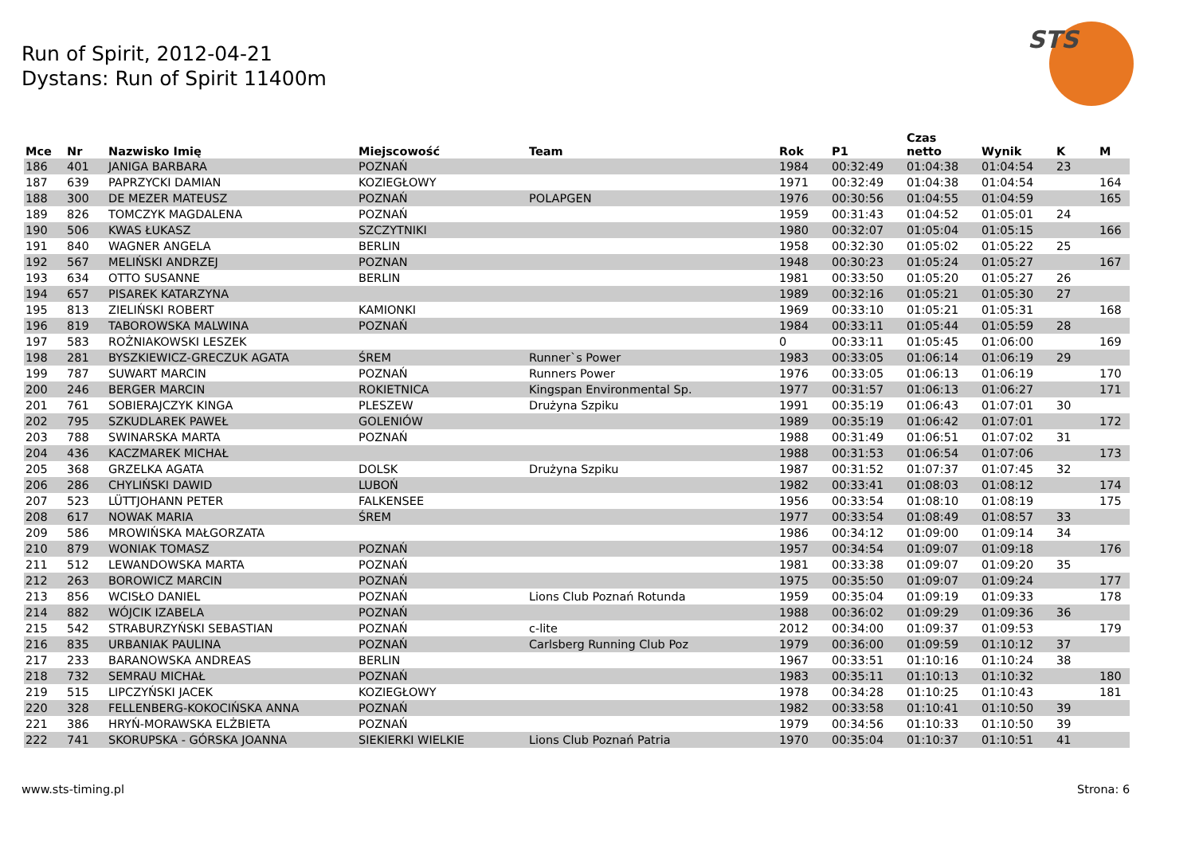Run of Spirit, 2012-04-21
Dystans: Run of Spirit 11400m
STS
| Mce | Nr | Nazwisko Imię | Miejscowość | Team | Rok | P1 | Czas netto | Wynik | K | M |
| --- | --- | --- | --- | --- | --- | --- | --- | --- | --- | --- |
| 186 | 401 | JANIGA BARBARA | POZNAŃ | | 1984 | 00:32:49 | 01:04:38 | 01:04:54 | 23 | |
| 187 | 639 | PAPRZYCKI DAMIAN | KOZIEGŁOWY | | 1971 | 00:32:49 | 01:04:38 | 01:04:54 | | 164 |
| 188 | 300 | DE MEZER MATEUSZ | POZNAŃ | POLAPGEN | 1976 | 00:30:56 | 01:04:55 | 01:04:59 | | 165 |
| 189 | 826 | TOMCZYK MAGDALENA | POZNAŃ | | 1959 | 00:31:43 | 01:04:52 | 01:05:01 | 24 | |
| 190 | 506 | KWAS ŁUKASZ | SZCZYTNIKI | | 1980 | 00:32:07 | 01:05:04 | 01:05:15 | | 166 |
| 191 | 840 | WAGNER ANGELA | BERLIN | | 1958 | 00:32:30 | 01:05:02 | 01:05:22 | 25 | |
| 192 | 567 | MELIŃSKI ANDRZEJ | POZNAN | | 1948 | 00:30:23 | 01:05:24 | 01:05:27 | | 167 |
| 193 | 634 | OTTO SUSANNE | BERLIN | | 1981 | 00:33:50 | 01:05:20 | 01:05:27 | 26 | |
| 194 | 657 | PISAREK KATARZYNA | | | 1989 | 00:32:16 | 01:05:21 | 01:05:30 | 27 | |
| 195 | 813 | ZIELIŃSKI ROBERT | KAMIONKI | | 1969 | 00:33:10 | 01:05:21 | 01:05:31 | | 168 |
| 196 | 819 | TABOROWSKA MALWINA | POZNAŃ | | 1984 | 00:33:11 | 01:05:44 | 01:05:59 | 28 | |
| 197 | 583 | ROŻNIAKOWSKI LESZEK | | | 0 | 00:33:11 | 01:05:45 | 01:06:00 | | 169 |
| 198 | 281 | BYSZKIEWICZ-GRECZUK AGATA | ŚREM | Runner`s Power | 1983 | 00:33:05 | 01:06:14 | 01:06:19 | 29 | |
| 199 | 787 | SUWART MARCIN | POZNAŃ | Runners Power | 1976 | 00:33:05 | 01:06:13 | 01:06:19 | | 170 |
| 200 | 246 | BERGER MARCIN | ROKIETNICA | Kingspan Environmental Sp. | 1977 | 00:31:57 | 01:06:13 | 01:06:27 | | 171 |
| 201 | 761 | SOBIERAJCZYK KINGA | PLESZEW | Drużyna Szpiku | 1991 | 00:35:19 | 01:06:43 | 01:07:01 | 30 | |
| 202 | 795 | SZKUDLAREK PAWEŁ | GOLENIÓW | | 1989 | 00:35:19 | 01:06:42 | 01:07:01 | | 172 |
| 203 | 788 | SWINARSKA MARTA | POZNAŃ | | 1988 | 00:31:49 | 01:06:51 | 01:07:02 | 31 | |
| 204 | 436 | KACZMAREK MICHAŁ | | | 1988 | 00:31:53 | 01:06:54 | 01:07:06 | | 173 |
| 205 | 368 | GRZELKA AGATA | DOLSK | Drużyna Szpiku | 1987 | 00:31:52 | 01:07:37 | 01:07:45 | 32 | |
| 206 | 286 | CHYLIŃSKI DAWID | LUBOŃ | | 1982 | 00:33:41 | 01:08:03 | 01:08:12 | | 174 |
| 207 | 523 | LÜTTJOHANN PETER | FALKENSEE | | 1956 | 00:33:54 | 01:08:10 | 01:08:19 | | 175 |
| 208 | 617 | NOWAK MARIA | ŚREM | | 1977 | 00:33:54 | 01:08:49 | 01:08:57 | 33 | |
| 209 | 586 | MROWIŃSKA MAŁGORZATA | | | 1986 | 00:34:12 | 01:09:00 | 01:09:14 | 34 | |
| 210 | 879 | WONIAK TOMASZ | POZNAŃ | | 1957 | 00:34:54 | 01:09:07 | 01:09:18 | | 176 |
| 211 | 512 | LEWANDOWSKA MARTA | POZNAŃ | | 1981 | 00:33:38 | 01:09:07 | 01:09:20 | 35 | |
| 212 | 263 | BOROWICZ MARCIN | POZNAŃ | | 1975 | 00:35:50 | 01:09:07 | 01:09:24 | | 177 |
| 213 | 856 | WCISŁO DANIEL | POZNAŃ | Lions Club Poznań Rotunda | 1959 | 00:35:04 | 01:09:19 | 01:09:33 | | 178 |
| 214 | 882 | WÓJCIK IZABELA | POZNAŃ | | 1988 | 00:36:02 | 01:09:29 | 01:09:36 | 36 | |
| 215 | 542 | STRABURZYŃSKI SEBASTIAN | POZNAŃ | c-lite | 2012 | 00:34:00 | 01:09:37 | 01:09:53 | | 179 |
| 216 | 835 | URBANIAK PAULINA | POZNAŃ | Carlsberg Running Club Poz | 1979 | 00:36:00 | 01:09:59 | 01:10:12 | 37 | |
| 217 | 233 | BARANOWSKA ANDREAS | BERLIN | | 1967 | 00:33:51 | 01:10:16 | 01:10:24 | 38 | |
| 218 | 732 | SEMRAU MICHAŁ | POZNAŃ | | 1983 | 00:35:11 | 01:10:13 | 01:10:32 | | 180 |
| 219 | 515 | LIPCZYŃSKI JACEK | KOZIEGŁOWY | | 1978 | 00:34:28 | 01:10:25 | 01:10:43 | | 181 |
| 220 | 328 | FELLENBERG-KOKOCIŃSKA ANNA | POZNAŃ | | 1982 | 00:33:58 | 01:10:41 | 01:10:50 | 39 | |
| 221 | 386 | HRYŃ-MORAWSKA ELŻBIETA | POZNAŃ | | 1979 | 00:34:56 | 01:10:33 | 01:10:50 | 39 | |
| 222 | 741 | SKORUPSKA - GÓRSKA JOANNA | SIEKIERKI WIELKIE | Lions Club Poznań Patria | 1970 | 00:35:04 | 01:10:37 | 01:10:51 | 41 | |
www.sts-timing.pl Strona: 6